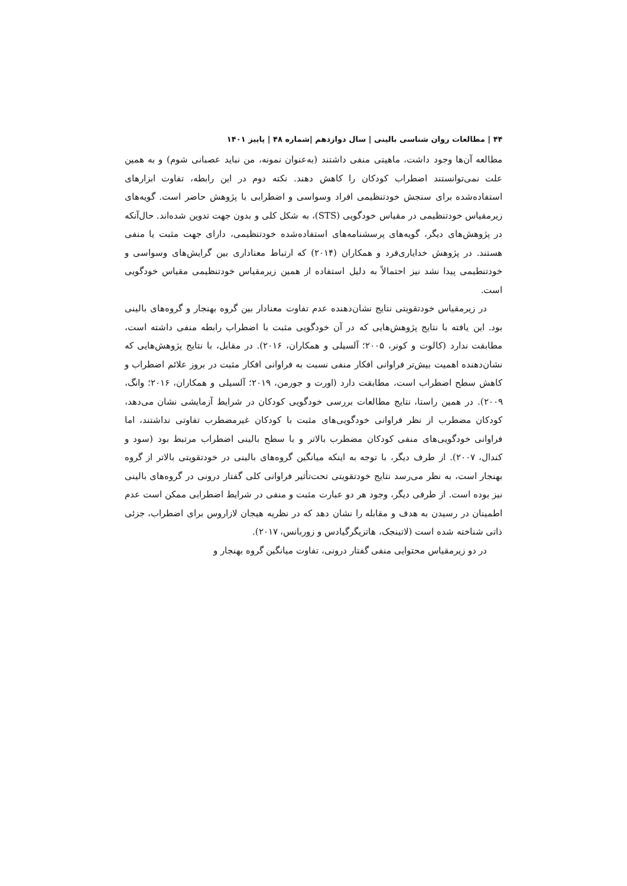۴۴ | مطالعات روان شناسی بالینی | سال دوازدهم |شماره ۴۸ | پاییز ۱۴۰۱
مطالعه آن‌ها وجود داشت، ماهیتی منفی داشتند (به‌عنوان نمونه، من نباید عصبانی شوم) و به همین علت نمی‌توانستند اضطراب کودکان را کاهش دهند. نکته دوم در این رابطه، تفاوت ابزارهای استفاده‌شده برای سنجش خودتنظیمی افراد وسواسی و اضطرابی با پژوهش حاضر است. گویه‌های زیرمقیاس خودتنظیمی در مقیاس خودگویی (STS)، به شکل کلی و بدون جهت تدوین شده‌اند. حال‌آنکه در پژوهش‌های دیگر، گویه‌های پرسشنامه‌های استفاده‌شده خودتنظیمی، دارای جهت مثبت یا منفی هستند. در پژوهش خدایاری‌فرد و همکاران (۲۰۱۴) که ارتباط معناداری بین گرایش‌های وسواسی و خودتنطیمی پیدا نشد نیز احتمالاً به دلیل استفاده از همین زیرمقیاس خودتنظیمی مقیاس خودگویی است.
در زیرمقیاس خودتقویتی نتایج نشان‌دهنده عدم تفاوت معنادار بین گروه بهنجار و گروه‌های بالینی بود. این یافته با نتایج پژوهش‌هایی که در آن خودگویی مثبت با اضطراب رابطه منفی داشته است، مطابقت ندارد (کالوت و کونر، ۲۰۰۵؛ آلسیلی و همکاران، ۲۰۱۶). در مقابل، با نتایج پژوهش‌هایی که نشان‌دهنده اهمیت بیش‌تر فراوانی افکار منفی نسبت به فراوانی افکار مثبت در بروز علائم اضطراب و کاهش سطح اضطراب است، مطابقت دارد (اورت و جورمن، ۲۰۱۹؛ آلسیلی و همکاران، ۲۰۱۶؛ وانگ، ۲۰۰۹). در همین راستا، نتایج مطالعات بررسی خودگویی کودکان در شرایط آزمایشی نشان می‌دهد، کودکان مضطرب از نظر فراوانی خودگویی‌های مثبت با کودکان غیرمضطرب تفاوتی نداشتند، اما فراوانی خودگویی‌های منفی کودکان مضطرب بالاتر و با سطح بالینی اضطراب مرتبط بود (سود و کندال، ۲۰۰۷). از طرف دیگر، با توجه به اینکه میانگین گروه‌های بالینی در خودتقویتی بالاتر از گروه بهنجار است، به نظر می‌رسد نتایج خودتقویتی تحت‌تأثیر فراوانی کلی گفتار درونی در گروه‌های بالینی نیز بوده است. از طرفی دیگر، وجود هر دو عبارت مثبت و منفی در شرایط اضطرابی ممکن است عدم اطمینان در رسیدن به هدف و مقابله را نشان دهد که در نظریه هیجان لازاروس برای اضطراب، جزئی ذاتی شناخته شده است (لاتینجک، هاتزیگرگیادس و زوربانس، ۲۰۱۷).
در دو زیرمقیاس محتوایی منفی گفتار درونی، تفاوت میانگین گروه بهنجار و